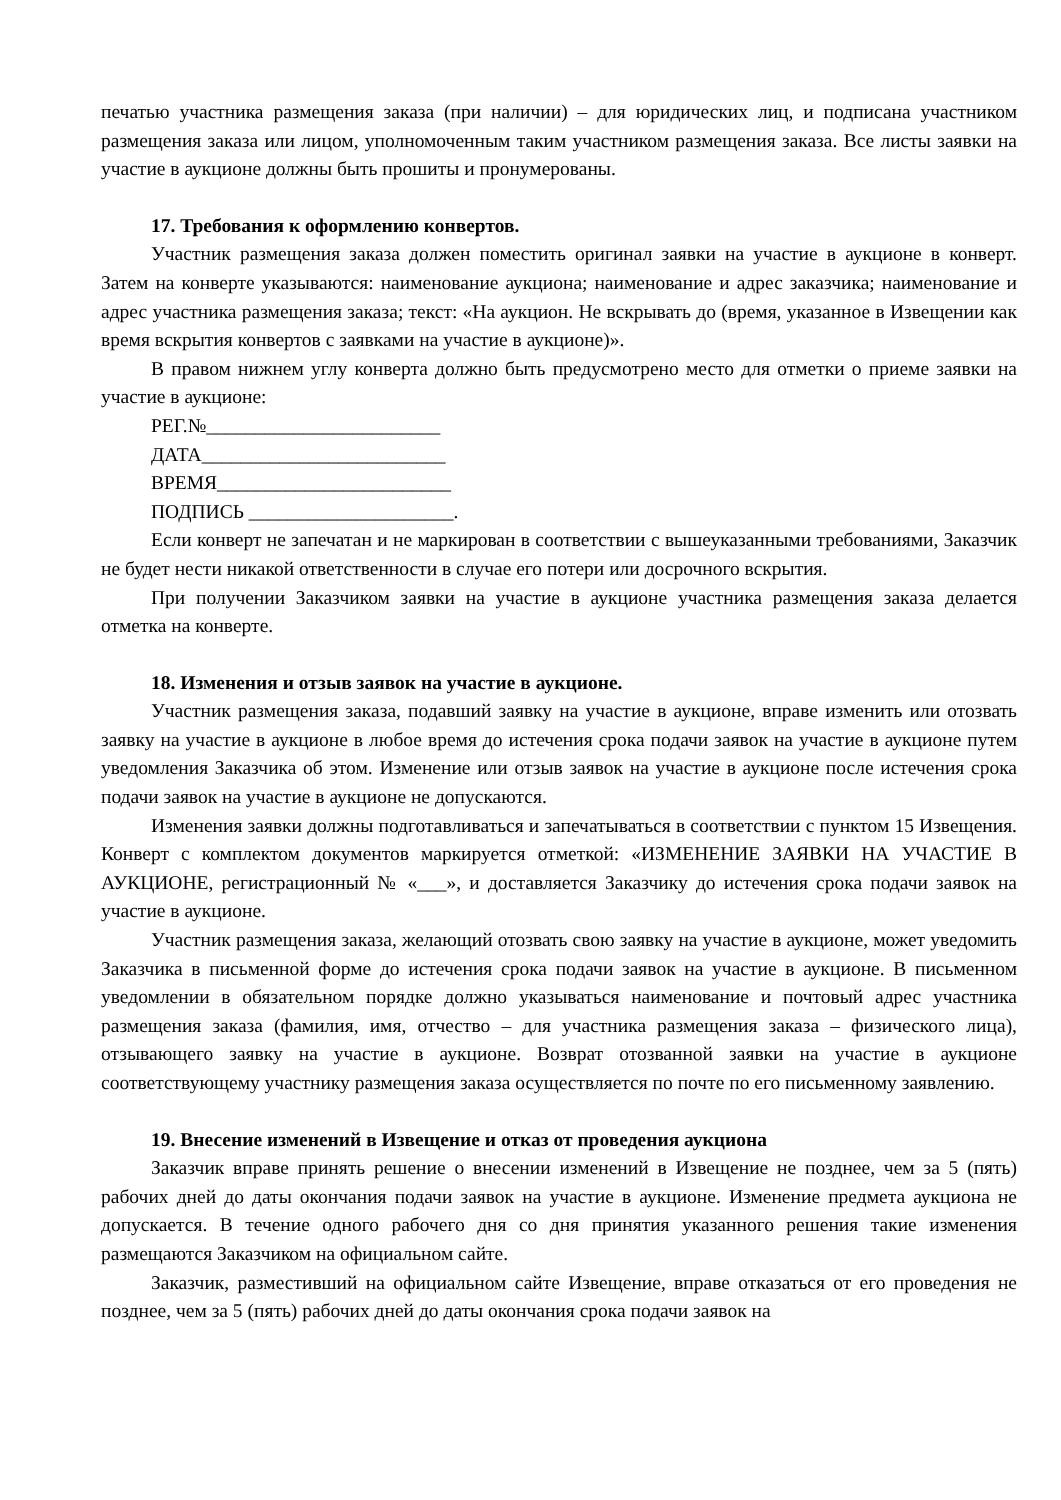печатью участника размещения заказа (при наличии) – для юридических лиц, и подписана участником размещения заказа или лицом, уполномоченным таким участником размещения заказа. Все листы заявки на участие в аукционе должны быть прошиты и пронумерованы.
17. Требования к оформлению конвертов.
Участник размещения заказа должен поместить оригинал заявки на участие в аукционе в конверт. Затем на конверте указываются: наименование аукциона; наименование и адрес заказчика; наименование и адрес участника размещения заказа; текст: «На аукцион. Не вскрывать до (время, указанное в Извещении как время вскрытия конвертов с заявками на участие в аукционе)».
В правом нижнем углу конверта должно быть предусмотрено место для отметки о приеме заявки на участие в аукционе:
РЕГ.№________________________
ДАТА_________________________
ВРЕМЯ________________________
ПОДПИСЬ _____________________.
Если конверт не запечатан и не маркирован в соответствии с вышеуказанными требованиями, Заказчик не будет нести никакой ответственности в случае его потери или досрочного вскрытия.
При получении Заказчиком заявки на участие в аукционе участника размещения заказа делается отметка на конверте.
18. Изменения и отзыв заявок на участие в аукционе.
Участник размещения заказа, подавший заявку на участие в аукционе, вправе изменить или отозвать заявку на участие в аукционе в любое время до истечения срока подачи заявок на участие в аукционе путем уведомления Заказчика об этом. Изменение или отзыв заявок на участие в аукционе после истечения срока подачи заявок на участие в аукционе не допускаются.
Изменения заявки должны подготавливаться и запечатываться в соответствии с пунктом 15 Извещения. Конверт с комплектом документов маркируется отметкой: «ИЗМЕНЕНИЕ ЗАЯВКИ НА УЧАСТИЕ В АУКЦИОНЕ, регистрационный № «___», и доставляется Заказчику до истечения срока подачи заявок на участие в аукционе.
Участник размещения заказа, желающий отозвать свою заявку на участие в аукционе, может уведомить Заказчика в письменной форме до истечения срока подачи заявок на участие в аукционе. В письменном уведомлении в обязательном порядке должно указываться наименование и почтовый адрес участника размещения заказа (фамилия, имя, отчество – для участника размещения заказа – физического лица), отзывающего заявку на участие в аукционе. Возврат отозванной заявки на участие в аукционе соответствующему участнику размещения заказа осуществляется по почте по его письменному заявлению.
19. Внесение изменений в Извещение и отказ от проведения аукциона
Заказчик вправе принять решение о внесении изменений в Извещение не позднее, чем за 5 (пять) рабочих дней до даты окончания подачи заявок на участие в аукционе. Изменение предмета аукциона не допускается. В течение одного рабочего дня со дня принятия указанного решения такие изменения размещаются Заказчиком на официальном сайте.
Заказчик, разместивший на официальном сайте Извещение, вправе отказаться от его проведения не позднее, чем за 5 (пять) рабочих дней до даты окончания срока подачи заявок на